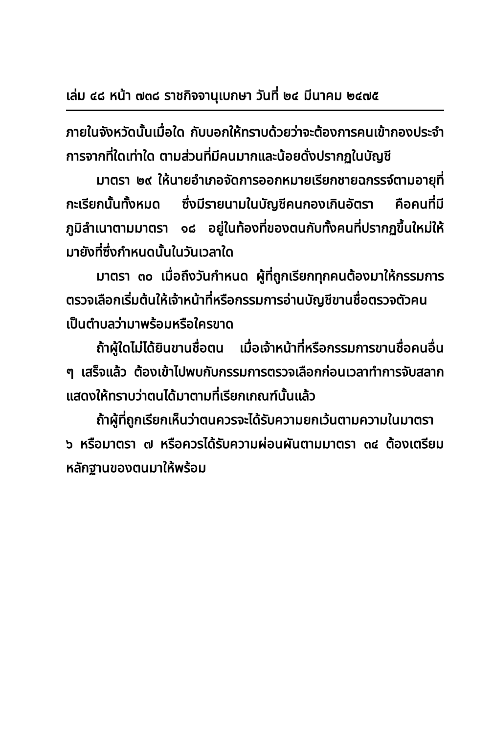เล่ม ๔๘ หน้า ๗๓๘ ราชกิจจานุเบกษา วันที่ ๒๔ มีนาคม ๒๔๗๕
ภายในจังหวัดนั้นเมื่อใด กับบอกให้ทราบด้วยว่าจะต้องการคนเข้ากองประจำการจากที่ใดเท่าใด ตามส่วนที่มีคนมากและน้อยดั่งปรากฏในบัญชี
มาตรา ๒๙ ให้นายอำเภอจัดการออกหมายเรียกชายฉกรรจ์ตามอายุที่กะเรียกนั้นทั้งหมด ซึ่งมีรายนามในบัญชีคนกองเกินอัตรา คือคนที่มีภูมิลำเนาตามมาตรา ๑๘ อยู่ในท้องที่ของตนกับทั้งคนที่ปรากฏขึ้นใหม่ให้มายังที่ซึ่งกำหนดนั้นในวันเวลาใด
มาตรา ๓๐ เมื่อถึงวันกำหนด ผู้ที่ถูกเรียกทุกคนต้องมาให้กรรมการตรวจเลือกเริ่มต้นให้เจ้าหน้าที่หรือกรรมการอ่านบัญชีขานชื่อตรวจตัวคนเป็นตำบลว่ามาพร้อมหรือใครขาด
ถ้าผู้ใดไม่ได้ยินขานชื่อตน เมื่อเจ้าหน้าที่หรือกรรมการขานชื่อคนอื่น ๆ เสร็จแล้ว ต้องเข้าไปพบกับกรรมการตรวจเลือกก่อนเวลาทำการจับสลาก แสดงให้ทราบว่าตนได้มาตามที่เรียกเกณฑ์นั้นแล้ว
ถ้าผู้ที่ถูกเรียกเห็นว่าตนควรจะได้รับความยกเว้นตามความในมาตรา ๖ หรือมาตรา ๗ หรือควรได้รับความผ่อนผันตามมาตรา ๓๔ ต้องเตรียมหลักฐานของตนมาให้พร้อม